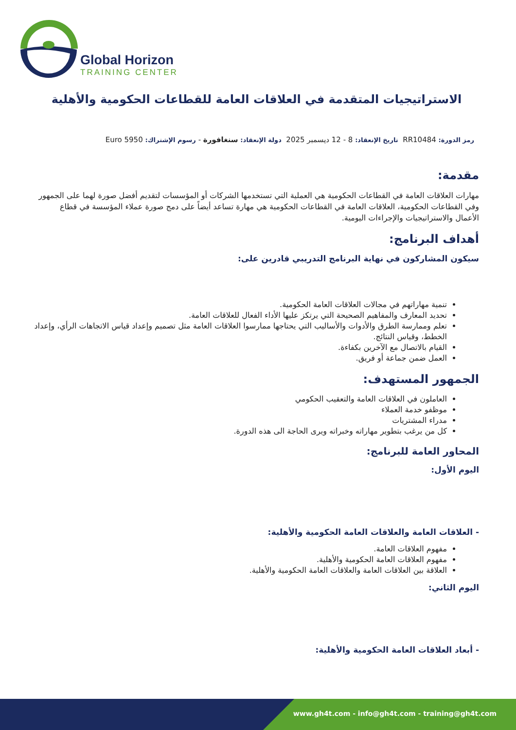Global Horizon
TRAINING CENTER
الاستراتيجيات المتقدمة في العلاقات العامة للقطاعات الحكومية والأهلية
رمز الدورة: RR10484 تاريخ الإنعقاد: 8 - 12 ديسمبر 2025 دولة الإنعقاد: سنغافورة - رسوم الإشتراك: Euro 5950
مقدمة:
مهارات العلاقات العامة في القطاعات الحكومية هي العملية التي تستخدمها الشركات أو المؤسسات لتقديم أفضل صورة لهما على الجمهور وفي القطاعات الحكومية، العلاقات العامة في القطاعات الحكومية هي مهارة تساعد أيضاً على دمج صورة عملاء المؤسسة في قطاع الأعمال والاستراتيجيات والإجراءات اليومية.
أهداف البرنامج:
سيكون المشاركون في نهاية البرنامج التدريبي قادرين على:
تنمية مهاراتهم في مجالات العلاقات العامة الحكومية.
تحديد المعارف والمفاهيم الصحيحة التي يرتكز عليها الأداء الفعال للعلاقات العامة.
تعلم وممارسة الطرق والأدوات والأساليب التي يحتاجها ممارسوا العلاقات العامة مثل تصميم وإعداد قياس الاتجاهات الرأي، وإعداد الخطط، وقياس النتائج.
القيام بالاتصال مع الآخرين بكفاءة.
العمل ضمن جماعة أو فريق.
الجمهور المستهدف:
العاملون في العلاقات العامة والتعقيب الحكومي
موظفو خدمة العملاء
مدراء المشتريات
كل من يرغب بتطوير مهاراته وخبراته ويرى الحاجة الى هذه الدورة.
المحاور العامة للبرنامج:
اليوم الأول:
- العلاقات العامة والعلاقات العامة الحكومية والأهلية:
مفهوم العلاقات العامة.
مفهوم العلاقات العامة الحكومية والأهلية.
العلاقة بين العلاقات العامة والعلاقات العامة الحكومية والأهلية.
اليوم الثاني:
- أبعاد العلاقات العامة الحكومية والأهلية:
www.gh4t.com - info@gh4t.com - training@gh4t.com